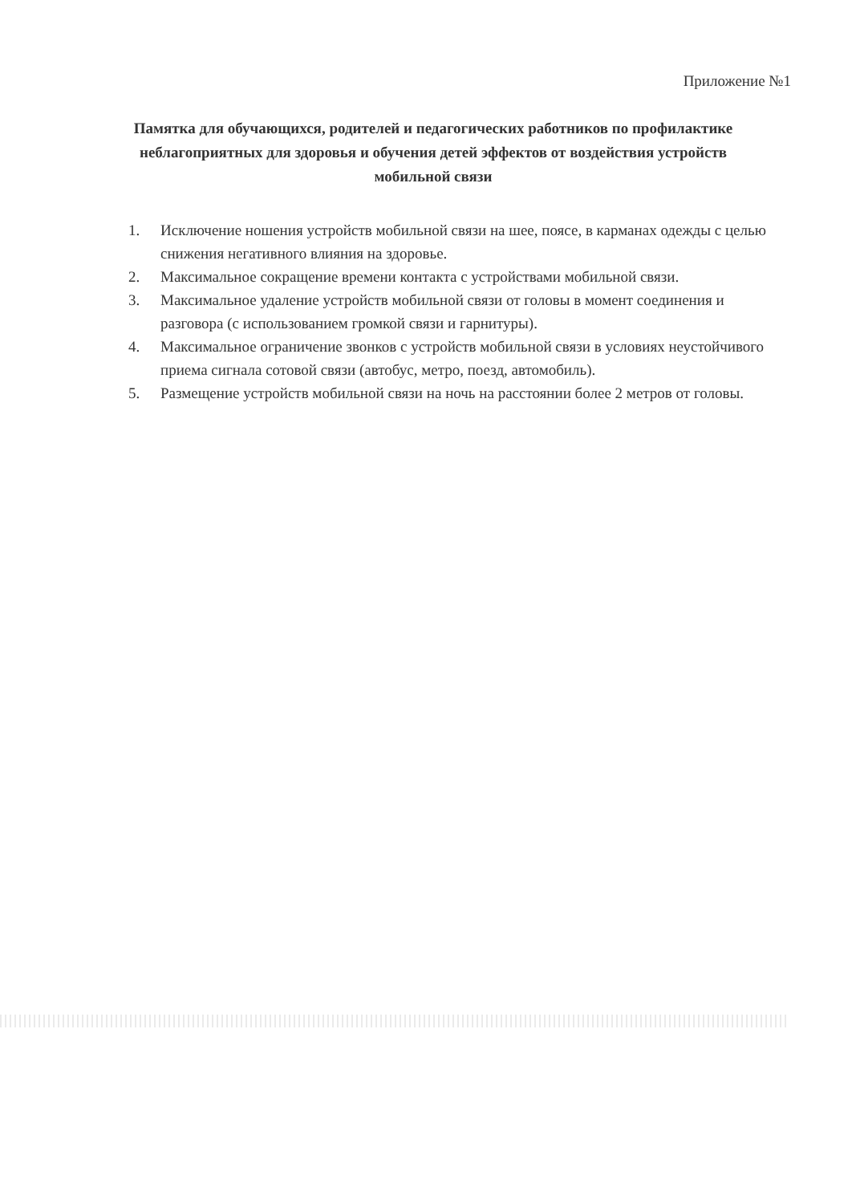Приложение №1
Памятка для обучающихся, родителей и педагогических работников по профилактике неблагоприятных для здоровья и обучения детей эффектов от воздействия устройств мобильной связи
1. Исключение ношения устройств мобильной связи на шее, поясе, в карманах одежды с целью снижения негативного влияния на здоровье.
2. Максимальное сокращение времени контакта с устройствами мобильной связи.
3. Максимальное удаление устройств мобильной связи от головы в момент соединения и разговора (с использованием громкой связи и гарнитуры).
4. Максимальное ограничение звонков с устройств мобильной связи в условиях неустойчивого приема сигнала сотовой связи (автобус, метро, поезд, автомобиль).
5. Размещение устройств мобильной связи на ночь на расстоянии более 2 метров от головы.